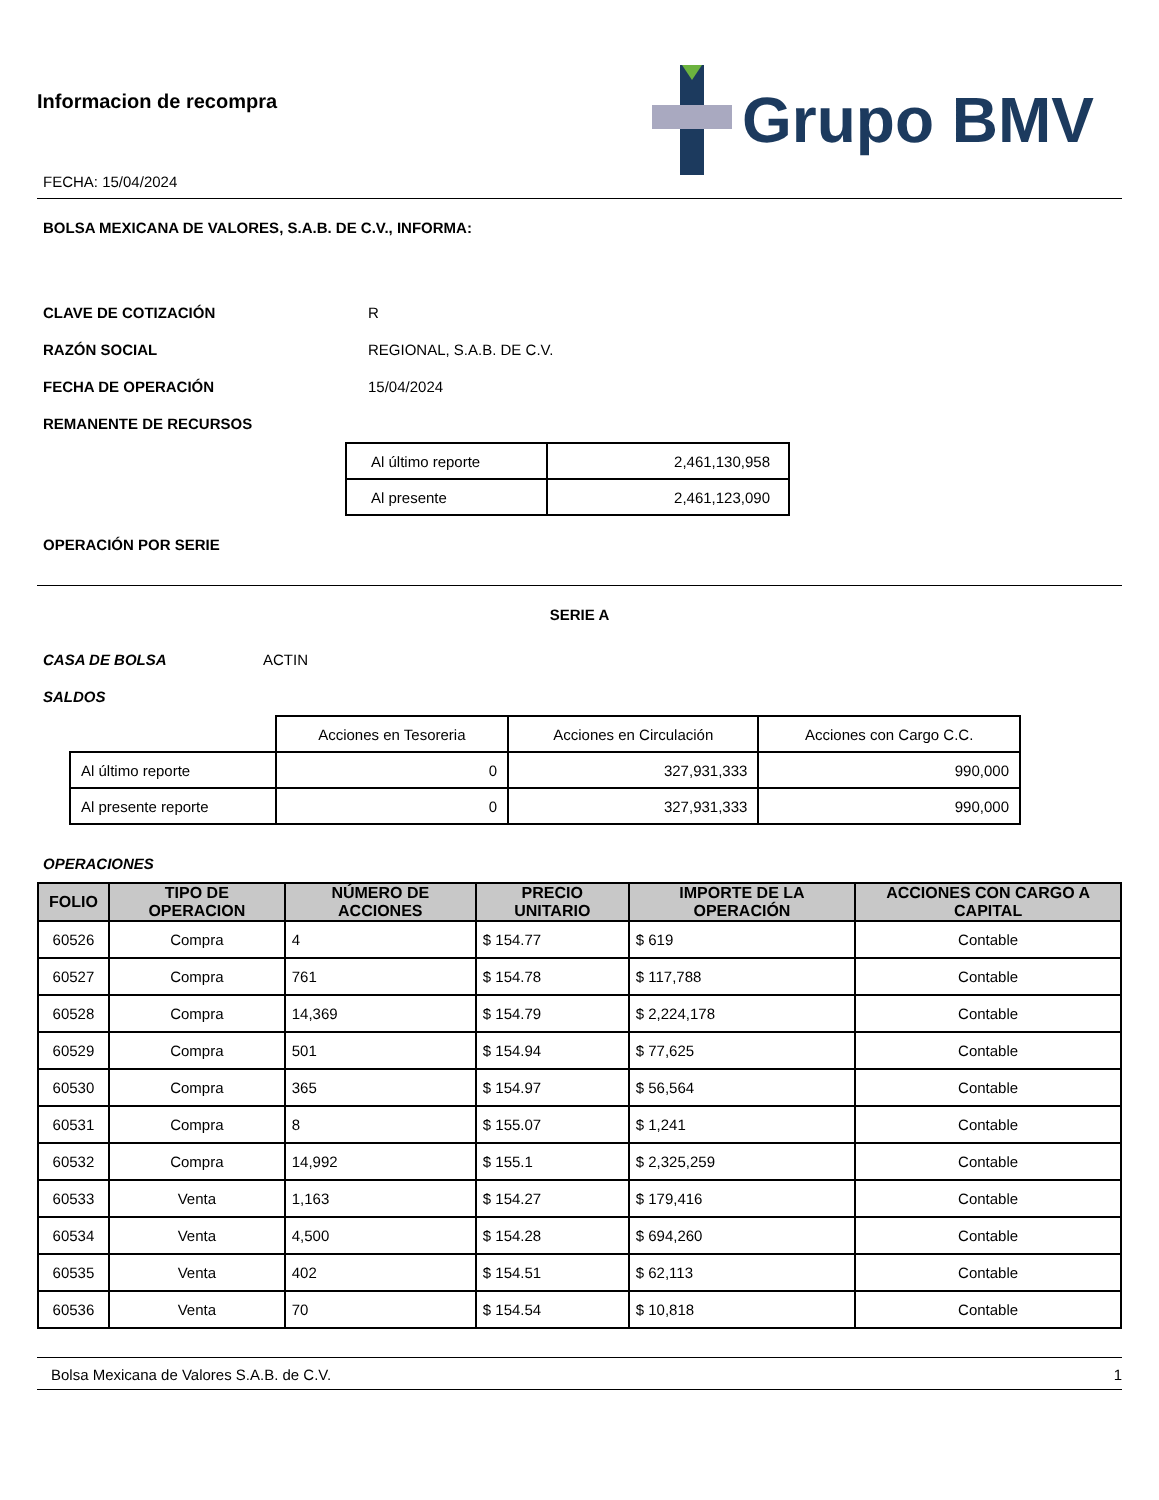Informacion de recompra
FECHA: 15/04/2024
Grupo BMV
BOLSA MEXICANA DE VALORES, S.A.B. DE C.V., INFORMA:
CLAVE DE COTIZACIÓN R
RAZÓN SOCIAL REGIONAL, S.A.B. DE C.V.
FECHA DE OPERACIÓN 15/04/2024
REMANENTE DE RECURSOS
| Al último reporte | 2,461,130,958 |
| Al presente | 2,461,123,090 |
OPERACIÓN POR SERIE
SERIE A
CASA DE BOLSA ACTIN
SALDOS
| | Acciones en Tesoreria | Acciones en Circulación | Acciones con Cargo C.C. |
| Al último reporte | 0 | 327,931,333 | 990,000 |
| Al presente reporte | 0 | 327,931,333 | 990,000 |
OPERACIONES
| FOLIO | TIPO DE OPERACION | NÚMERO DE ACCIONES | PRECIO UNITARIO | IMPORTE DE LA OPERACIÓN | ACCIONES CON CARGO A CAPITAL |
| --- | --- | --- | --- | --- | --- |
| 60526 | Compra | 4 | $ 154.77 | $ 619 | Contable |
| 60527 | Compra | 761 | $ 154.78 | $ 117,788 | Contable |
| 60528 | Compra | 14,369 | $ 154.79 | $ 2,224,178 | Contable |
| 60529 | Compra | 501 | $ 154.94 | $ 77,625 | Contable |
| 60530 | Compra | 365 | $ 154.97 | $ 56,564 | Contable |
| 60531 | Compra | 8 | $ 155.07 | $ 1,241 | Contable |
| 60532 | Compra | 14,992 | $ 155.1 | $ 2,325,259 | Contable |
| 60533 | Venta | 1,163 | $ 154.27 | $ 179,416 | Contable |
| 60534 | Venta | 4,500 | $ 154.28 | $ 694,260 | Contable |
| 60535 | Venta | 402 | $ 154.51 | $ 62,113 | Contable |
| 60536 | Venta | 70 | $ 154.54 | $ 10,818 | Contable |
Bolsa Mexicana de Valores S.A.B. de C.V. 1